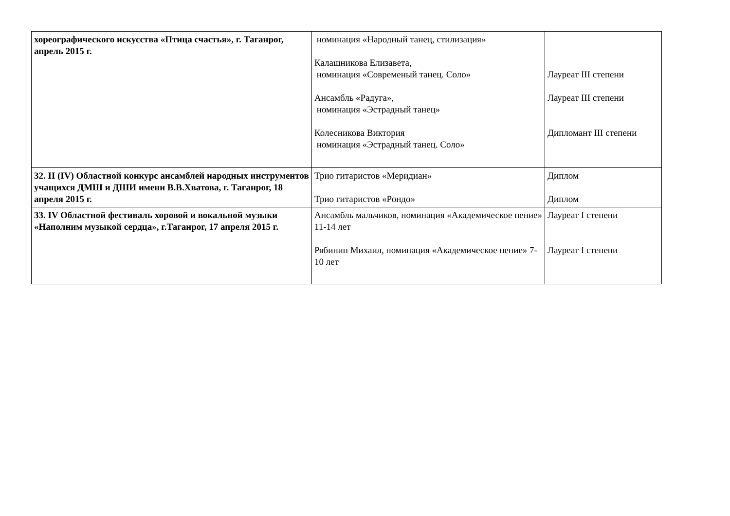| хореографического искусства «Птица счастья», г. Таганрог, апрель 2015 г. | номинация «Народный танец, стилизация» Калашникова Елизавета, номинация «Современый танец. Соло» Ансамбль «Радуга», номинация «Эстрадный танец» Колесникова Виктория номинация «Эстрадный танец. Соло» | Лауреат III степени Лауреат III степени Дипломант III степени |
| 32. II (IV) Областной конкурс ансамблей народных инструментов учащихся ДМШ и ДШИ имени В.В.Хватова, г. Таганрог, 18 апреля 2015 г. | Трио гитаристов «Меридиан» Трио гитаристов «Рондо» | Диплом Диплом |
| 33. IV Областной фестиваль хоровой и вокальной музыки «Наполним музыкой сердца», г.Таганрог, 17 апреля 2015 г. | Ансамбль мальчиков, номинация «Академическое пение» 11-14 лет Рябинин Михаил, номинация «Академическое пение» 7-10 лет | Лауреат I степени Лауреат I степени |